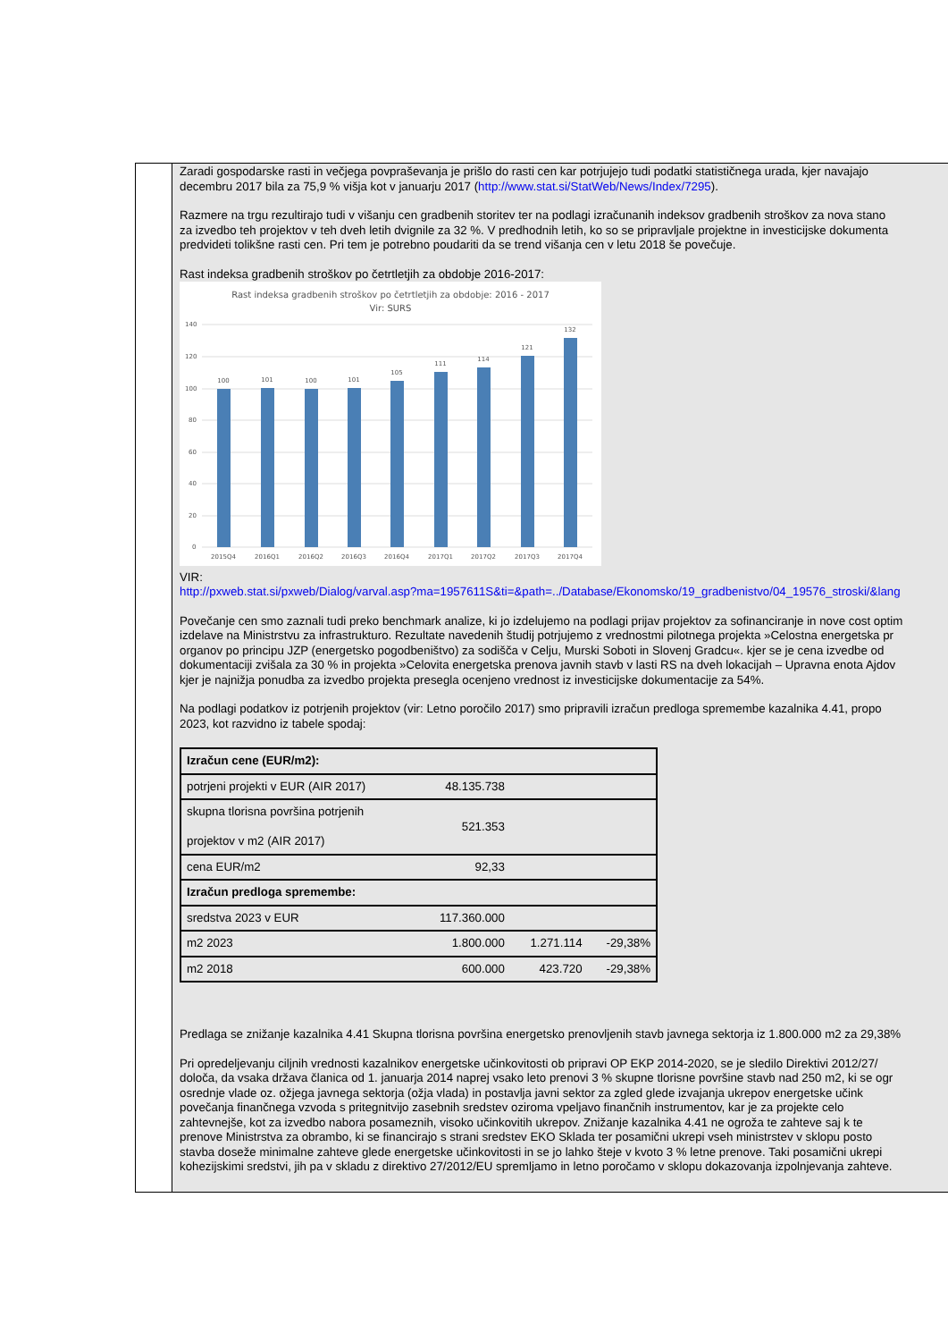Zaradi gospodarske rasti in večjega povpraševanja je prišlo do rasti cen kar potrjujejo tudi podatki statističnega urada, kjer navajajo
decembru 2017 bila za 75,9 % višja kot v januarju 2017 (http://www.stat.si/StatWeb/News/Index/7295).
Razmere na trgu rezultirajo tudi v višanju cen gradbenih storitev ter na podlagi izračunanih indeksov gradbenih stroškov za nova stano
za izvedbo teh projektov v teh dveh letih dvignile za 32 %. V predhodnih letih, ko so se pripravljale projektne in investicijske dokumenta
predvideti tolikšne rasti cen. Pri tem je potrebno poudariti da se trend višanja cen v letu 2018 še povečuje.
Rast indeksa gradbenih stroškov po četrtletjih za obdobje 2016-2017:
Rast indeksa gradbenih stroškov po četrtletjih za obdobje: 2016 - 2017
Vir: SURS
140
120
100
80
60
40
20
0
100
101
100
101
105
111
114
121
132
2015Q4
2016Q1
2016Q2
2016Q3
2016Q4
2017Q1
2017Q2
2017Q3
2017Q4
VIR:
http://pxweb.stat.si/pxweb/Dialog/varval.asp?ma=1957611S&ti=&path=../Database/Ekonomsko/19_gradbenistvo/04_19576_stroski/&lang
Povečanje cen smo zaznali tudi preko benchmark analize, ki jo izdelujemo na podlagi prijav projektov za sofinanciranje in nove cost optim
izdelave na Ministrstvu za infrastrukturo. Rezultate navedenih študij potrjujemo z vrednostmi pilotnega projekta »Celostna energetska pr
organov po principu JZP (energetsko pogodbeništvo) za sodišča v Celju, Murski Soboti in Slovenj Gradcu«. kjer se je cena izvedbe od
dokumentaciji zvišala za 30 % in projekta »Celovita energetska prenova javnih stavb v lasti RS na dveh lokacijah – Upravna enota Ajdov
kjer je najnižja ponudba za izvedbo projekta presegla ocenjeno vrednost iz investicijske dokumentacije za 54%.
Na podlagi podatkov iz potrjenih projektov (vir: Letno poročilo 2017) smo pripravili izračun predloga spremembe kazalnika 4.41, propo
2023, kot razvidno iz tabele spodaj:
| Izračun cene (EUR/m2): | | | |
| potrjeni projekti v EUR (AIR 2017) | 48.135.738 | | |
| skupna tlorisna površina potrjenih projektov v m2 (AIR 2017) | 521.353 | | |
| cena EUR/m2 | 92,33 | | |
| Izračun predloga spremembe: | | | |
| sredstva 2023 v EUR | 117.360.000 | | |
| m2 2023 | 1.800.000 | 1.271.114 | -29,38% |
| m2 2018 | 600.000 | 423.720 | -29,38% |
Predlaga se znižanje kazalnika 4.41 Skupna tlorisna površina energetsko prenovljenih stavb javnega sektorja iz 1.800.000 m2 za 29,38%
Pri opredeljevanju ciljnih vrednosti kazalnikov energetske učinkovitosti ob pripravi OP EKP 2014-2020, se je sledilo Direktivi 2012/27/
določa, da vsaka država članica od 1. januarja 2014 naprej vsako leto prenovi 3 % skupne tlorisne površine stavb nad 250 m2, ki se ogr
osrednje vlade oz. ožjega javnega sektorja (ožja vlada) in postavlja javni sektor za zgled glede izvajanja ukrepov energetske učink
povečanja finančnega vzvoda s pritegnitvijo zasebnih sredstev oziroma vpeljavo finančnih instrumentov, kar je za projekte celo
zahtevnejše, kot za izvedbo nabora posameznih, visoko učinkovitih ukrepov. Znižanje kazalnika 4.41 ne ogroža te zahteve saj k te
prenove Ministrstva za obrambo, ki se financirajo s strani sredstev EKO Sklada ter posamični ukrepi vseh ministrstev v sklopu posto
stavba doseže minimalne zahteve glede energetske učinkovitosti in se jo lahko šteje v kvoto 3 % letne prenove. Taki posamični ukrepi
kohezijskimi sredstvi, jih pa v skladu z direktivo 27/2012/EU spremljamo in letno poročamo v sklopu dokazovanja izpolnjevanja zahteve.